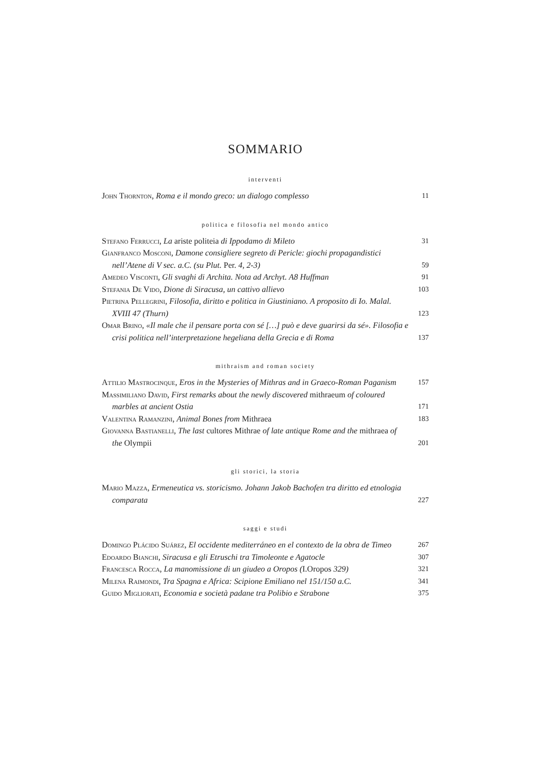SOMMARIO
interventi
John Thornton, Roma e il mondo greco: un dialogo complesso
11
politica e filosofia nel mondo antico
Stefano Ferrucci, La ariste politeia di Ippodamo di Mileto
31
Gianfranco Mosconi, Damone consigliere segreto di Pericle: giochi propagandistici nell’Atene di V sec. a.C. (su Plut. Per. 4, 2-3)
59
Amedeo Visconti, Gli svaghi di Archita. Nota ad Archyt. A8 Huffman
91
Stefania De Vido, Dione di Siracusa, un cattivo allievo
103
Pietrina Pellegrini, Filosofia, diritto e politica in Giustiniano. A proposito di Io. Malal. XVIII 47 (Thurn)
123
Omar Brino, «Il male che il pensare porta con sé […] può e deve guarirsi da sé». Filosofia e crisi politica nell’interpretazione hegeliana della Grecia e di Roma
137
mithraism and roman society
Attilio Mastrocinque, Eros in the Mysteries of Mithras and in Graeco-Roman Paganism
157
Massimiliano David, First remarks about the newly discovered mithraeum of coloured marbles at ancient Ostia
171
Valentina Ramanzini, Animal Bones from Mithraea
183
Giovanna Bastianelli, The last cultores Mithrae of late antique Rome and the mithraea of the Olympii
201
gli storici, la storia
Mario Mazza, Ermeneutica vs. storicismo. Johann Jakob Bachofen tra diritto ed etnologia comparata
227
saggi e studi
Domingo Plácido Suárez, El occidente mediterráneo en el contexto de la obra de Timeo
267
Edoardo Bianchi, Siracusa e gli Etruschi tra Timoleonte e Agatocle
307
Francesca Rocca, La manomissione di un giudeo a Oropos (I.Oropos 329)
321
Milena Raimondi, Tra Spagna e Africa: Scipione Emiliano nel 151/150 a.C.
341
Guido Migliorati, Economia e società padane tra Polibio e Strabone
375